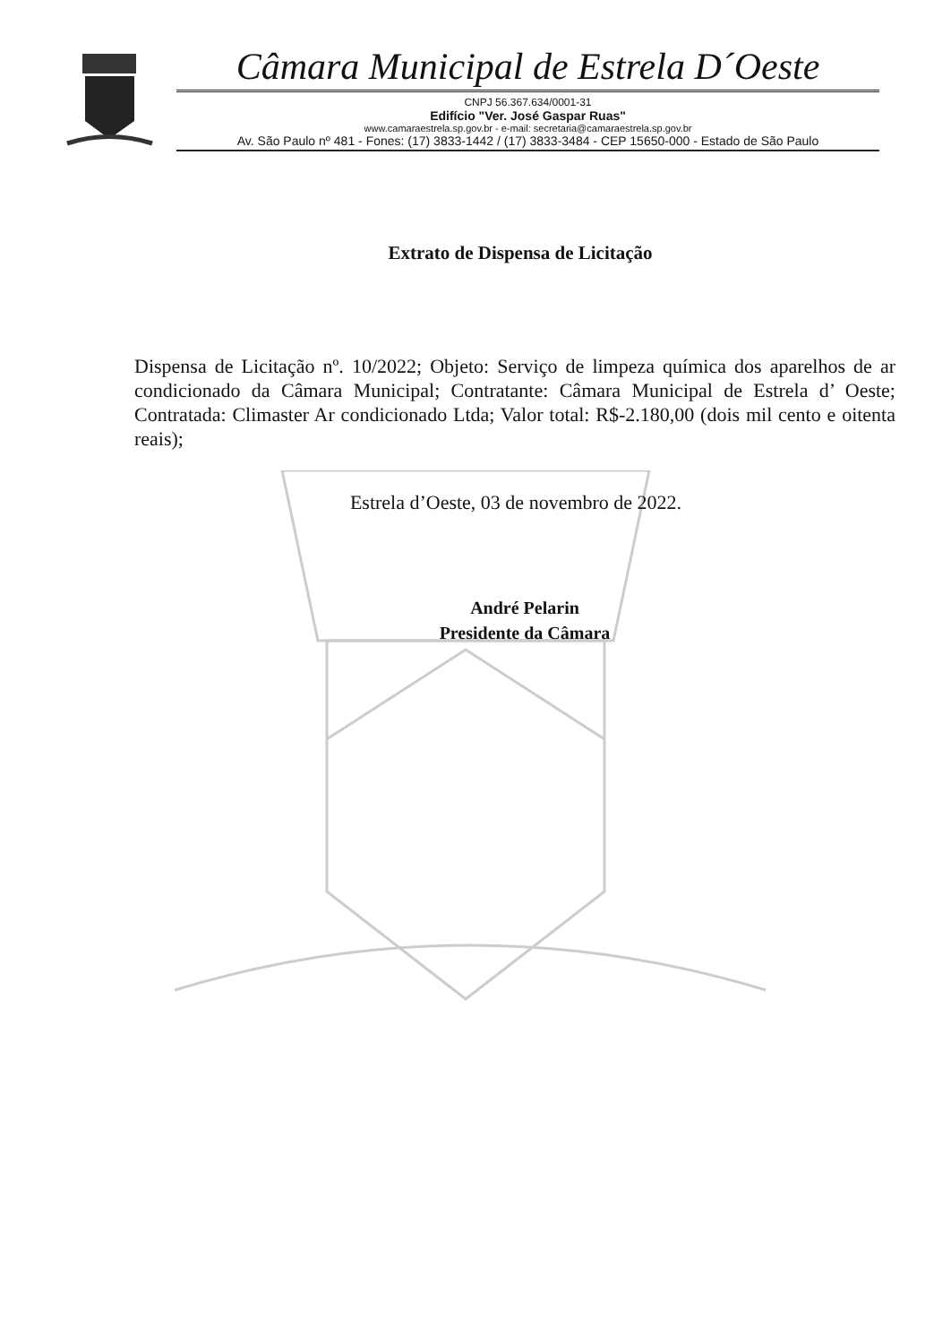Câmara Municipal de Estrela D´Oeste
CNPJ 56.367.634/0001-31
Edifício "Ver. José Gaspar Ruas"
www.camaraestrela.sp.gov.br - e-mail: secretaria@camaraestrela.sp.gov.br
Av. São Paulo nº 481 - Fones: (17) 3833-1442 / (17) 3833-3484 - CEP 15650-000 - Estado de São Paulo
Extrato de Dispensa de Licitação
Dispensa de Licitação nº. 10/2022; Objeto: Serviço de limpeza química dos aparelhos de ar condicionado da Câmara Municipal; Contratante: Câmara Municipal de Estrela d’ Oeste; Contratada: Climaster Ar condicionado Ltda; Valor total: R$-2.180,00 (dois mil cento e oitenta reais);
Estrela d’Oeste, 03 de novembro de 2022.
André Pelarin
Presidente da Câmara